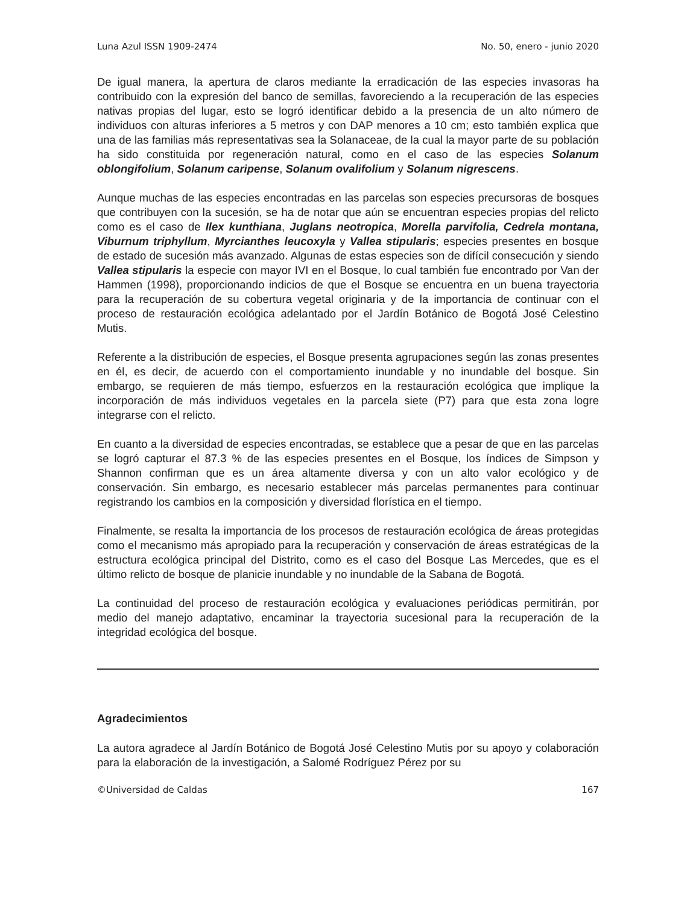Luna Azul ISSN 1909-2474 No. 50, enero - junio 2020
De igual manera, la apertura de claros mediante la erradicación de las especies invasoras ha contribuido con la expresión del banco de semillas, favoreciendo a la recuperación de las especies nativas propias del lugar, esto se logró identificar debido a la presencia de un alto número de individuos con alturas inferiores a 5 metros y con DAP menores a 10 cm; esto también explica que una de las familias más representativas sea la Solanaceae, de la cual la mayor parte de su población ha sido constituida por regeneración natural, como en el caso de las especies Solanum oblongifolium, Solanum caripense, Solanum ovalifolium y Solanum nigrescens.
Aunque muchas de las especies encontradas en las parcelas son especies precursoras de bosques que contribuyen con la sucesión, se ha de notar que aún se encuentran especies propias del relicto como es el caso de Ilex kunthiana, Juglans neotropica, Morella parvifolia, Cedrela montana, Viburnum triphyllum, Myrcianthes leucoxyla y Vallea stipularis; especies presentes en bosque de estado de sucesión más avanzado. Algunas de estas especies son de difícil consecución y siendo Vallea stipularis la especie con mayor IVI en el Bosque, lo cual también fue encontrado por Van der Hammen (1998), proporcionando indicios de que el Bosque se encuentra en un buena trayectoria para la recuperación de su cobertura vegetal originaria y de la importancia de continuar con el proceso de restauración ecológica adelantado por el Jardín Botánico de Bogotá José Celestino Mutis.
Referente a la distribución de especies, el Bosque presenta agrupaciones según las zonas presentes en él, es decir, de acuerdo con el comportamiento inundable y no inundable del bosque. Sin embargo, se requieren de más tiempo, esfuerzos en la restauración ecológica que implique la incorporación de más individuos vegetales en la parcela siete (P7) para que esta zona logre integrarse con el relicto.
En cuanto a la diversidad de especies encontradas, se establece que a pesar de que en las parcelas se logró capturar el 87.3 % de las especies presentes en el Bosque, los índices de Simpson y Shannon confirman que es un área altamente diversa y con un alto valor ecológico y de conservación. Sin embargo, es necesario establecer más parcelas permanentes para continuar registrando los cambios en la composición y diversidad florística en el tiempo.
Finalmente, se resalta la importancia de los procesos de restauración ecológica de áreas protegidas como el mecanismo más apropiado para la recuperación y conservación de áreas estratégicas de la estructura ecológica principal del Distrito, como es el caso del Bosque Las Mercedes, que es el último relicto de bosque de planicie inundable y no inundable de la Sabana de Bogotá.
La continuidad del proceso de restauración ecológica y evaluaciones periódicas permitirán, por medio del manejo adaptativo, encaminar la trayectoria sucesional para la recuperación de la integridad ecológica del bosque.
Agradecimientos
La autora agradece al Jardín Botánico de Bogotá José Celestino Mutis por su apoyo y colaboración para la elaboración de la investigación, a Salomé Rodríguez Pérez por su
©Universidad de Caldas 167